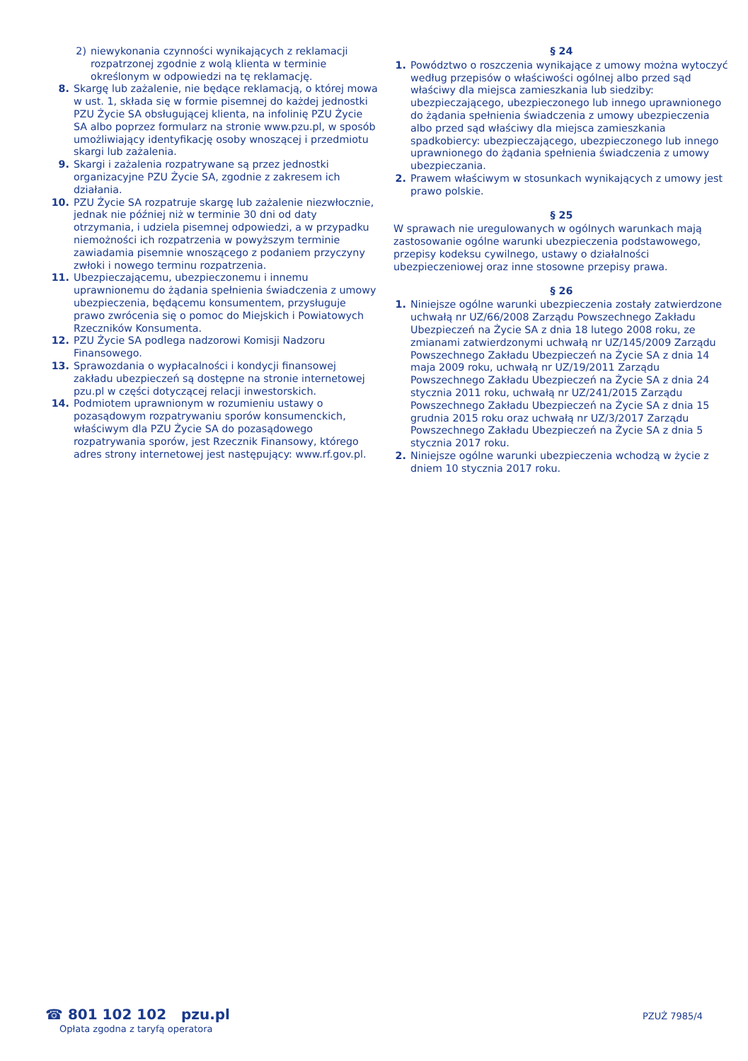2) niewykonania czynności wynikających z reklamacji rozpatrzonej zgodnie z wolą klienta w terminie określonym w odpowiedzi na tę reklamację.
8. Skargę lub zażalenie, nie będące reklamacją, o której mowa w ust. 1, składa się w formie pisemnej do każdej jednostki PZU Życie SA obsługującej klienta, na infolinię PZU Życie SA albo poprzez formularz na stronie www.pzu.pl, w sposób umożliwiający identyfikację osoby wnoszącej i przedmiotu skargi lub zażalenia.
9. Skargi i zażalenia rozpatrywane są przez jednostki organizacyjne PZU Życie SA, zgodnie z zakresem ich działania.
10. PZU Życie SA rozpatruje skargę lub zażalenie niezwłocznie, jednak nie później niż w terminie 30 dni od daty otrzymania, i udziela pisemnej odpowiedzi, a w przypadku niemożności ich rozpatrzenia w powyższym terminie zawiadamia pisemnie wnoszącego z podaniem przyczyny zwłoki i nowego terminu rozpatrzenia.
11. Ubezpieczającemu, ubezpieczonemu i innemu uprawnionemu do żądania spełnienia świadczenia z umowy ubezpieczenia, będącemu konsumentem, przysługuje prawo zwrócenia się o pomoc do Miejskich i Powiatowych Rzeczników Konsumenta.
12. PZU Życie SA podlega nadzorowi Komisji Nadzoru Finansowego.
13. Sprawozdania o wypłacalności i kondycji finansowej zakładu ubezpieczeń są dostępne na stronie internetowej pzu.pl w części dotyczącej relacji inwestorskich.
14. Podmiotem uprawnionym w rozumieniu ustawy o pozasądowym rozpatrywaniu sporów konsumenckich, właściwym dla PZU Życie SA do pozasądowego rozpatrywania sporów, jest Rzecznik Finansowy, którego adres strony internetowej jest następujący: www.rf.gov.pl.
§ 24
1. Powództwo o roszczenia wynikające z umowy można wytoczyć według przepisów o właściwości ogólnej albo przed sąd właściwy dla miejsca zamieszkania lub siedziby: ubezpieczającego, ubezpieczonego lub innego uprawnionego do żądania spełnienia świadczenia z umowy ubezpieczenia albo przed sąd właściwy dla miejsca zamieszkania spadkobiercy: ubezpieczającego, ubezpieczonego lub innego uprawnionego do żądania spełnienia świadczenia z umowy ubezpieczania.
2. Prawem właściwym w stosunkach wynikających z umowy jest prawo polskie.
§ 25
W sprawach nie uregulowanych w ogólnych warunkach mają zastosowanie ogólne warunki ubezpieczenia podstawowego, przepisy kodeksu cywilnego, ustawy o działalności ubezpieczeniowej oraz inne stosowne przepisy prawa.
§ 26
1. Niniejsze ogólne warunki ubezpieczenia zostały zatwierdzone uchwałą nr UZ/66/2008 Zarządu Powszechnego Zakładu Ubezpieczeń na Życie SA z dnia 18 lutego 2008 roku, ze zmianami zatwierdzonymi uchwałą nr UZ/145/2009 Zarządu Powszechnego Zakładu Ubezpieczeń na Życie SA z dnia 14 maja 2009 roku, uchwałą nr UZ/19/2011 Zarządu Powszechnego Zakładu Ubezpieczeń na Życie SA z dnia 24 stycznia 2011 roku, uchwałą nr UZ/241/2015 Zarządu Powszechnego Zakładu Ubezpieczeń na Życie SA z dnia 15 grudnia 2015 roku oraz uchwałą nr UZ/3/2017 Zarządu Powszechnego Zakładu Ubezpieczeń na Życie SA z dnia 5 stycznia 2017 roku.
2. Niniejsze ogólne warunki ubezpieczenia wchodzą w życie z dniem 10 stycznia 2017 roku.
☎ 801 102 102 pzu.pl
Opłata zgodna z taryfą operatora
PZUŻ 7985/4